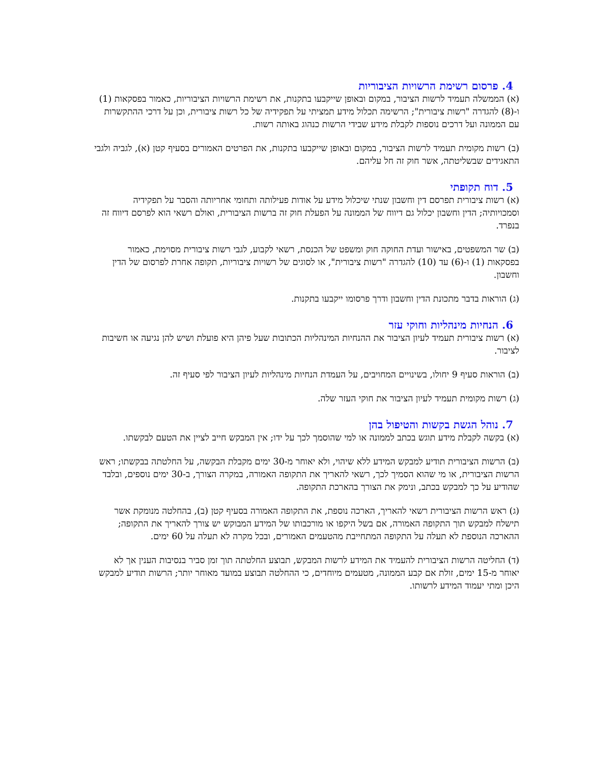4. פרסום רשימת הרשויות הציבוריות
(א) הממשלה תעמיד לרשות הציבור, במקום ובאופן שייקבעו בתקנות, את רשימת הרשויות הציבוריות, כאמור בפסקאות (1) ו-(8) להגדרה "רשות ציבורית"; הרשימה תכלול מידע תמציתי על תפקידיה של כל רשות ציבורית, וכן על דרכי ההתקשרות עם הממונה ועל דרכים נוספות לקבלת מידע שבידי הרשות כנהוג באותה רשות.
(ב) רשות מקומית תעמיד לרשות הציבור, במקום ובאופן שייקבעו בתקנות, את הפרטים האמורים בסעיף קטן (א), לגביה ולגבי התאגידים שבשליטתה, אשר חוק זה חל עליהם.
5. דוח תקופתי
(א) רשות ציבורית תפרסם דין וחשבון שנתי שיכלול מידע על אודות פעילותה ותחומי אחריותה והסבר על תפקידיה וסמכויותיה; הדין וחשבון יכלול גם דיווח של הממונה על הפעלת חוק זה ברשות הציבורית, ואולם רשאי הוא לפרסם דיווח זה בנפרד.
(ב) שר המשפטים, באישור ועדת החוקה חוק ומשפט של הכנסת, רשאי לקבוע, לגבי רשות ציבורית מסוימת, כאמור בפסקאות (1) ו-(6) עד (10) להגדרה "רשות ציבורית", או לסוגים של רשויות ציבוריות, תקופה אחרת לפרסום של הדין וחשבון.
(ג) הוראות בדבר מתכונת הדין וחשבון ודרך פרסומו ייקבעו בתקנות.
6. הנחיות מינהליות וחוקי עזר
(א) רשות ציבורית תעמיד לעיון הציבור את ההנחיות המינהליות הכתובות שעל פיהן היא פועלת ושיש להן נגיעה או חשיבות לציבור.
(ב) הוראות סעיף 9 יחולו, בשינויים המחויבים, על העמדת הנחיות מינהליות לעיון הציבור לפי סעיף זה.
(ג) רשות מקומית תעמיד לעיון הציבור את חוקי העזר שלה.
7. נוהל הגשת בקשות והטיפול בהן
(א) בקשה לקבלת מידע תוגש בכתב לממונה או למי שהוסמך לכך על ידו; אין המבקש חייב לציין את הטעם לבקשתו.
(ב) הרשות הציבורית תודיע למבקש המידע ללא שיהוי, ולא יאוחר מ-30 ימים מקבלת הבקשה, על החלטתה בבקשתו; ראש הרשות הציבורית, או מי שהוא הסמיך לכך, רשאי להאריך את התקופה האמורה, במקרה הצורך, ב-30 ימים נוספים, ובלבד שהודיע על כך למבקש בכתב, ונימק את הצורך בהארכת התקופה.
(ג) ראש הרשות הציבורית רשאי להאריך, הארכה נוספת, את התקופה האמורה בסעיף קטן (ב), בהחלטה מנומקת אשר תישלח למבקש תוך התקופה האמורה, אם בשל היקפו או מורכבותו של המידע המבוקש יש צורך להאריך את התקופה; ההארכה הנוספת לא תעלה על התקופה המתחייבת מהטעמים האמורים, ובכל מקרה לא תעלה על 60 ימים.
(ד) החליטה הרשות הציבורית להעמיד את המידע לרשות המבקש, תבוצע החלטתה תוך זמן סביר בנסיבות הענין אך לא יאוחר מ-15 ימים, זולת אם קבע הממונה, מטעמים מיוחדים, כי ההחלטה תבוצע במועד מאוחר יותר; הרשות תודיע למבקש היכן ומתי יעמוד המידע לרשותו.